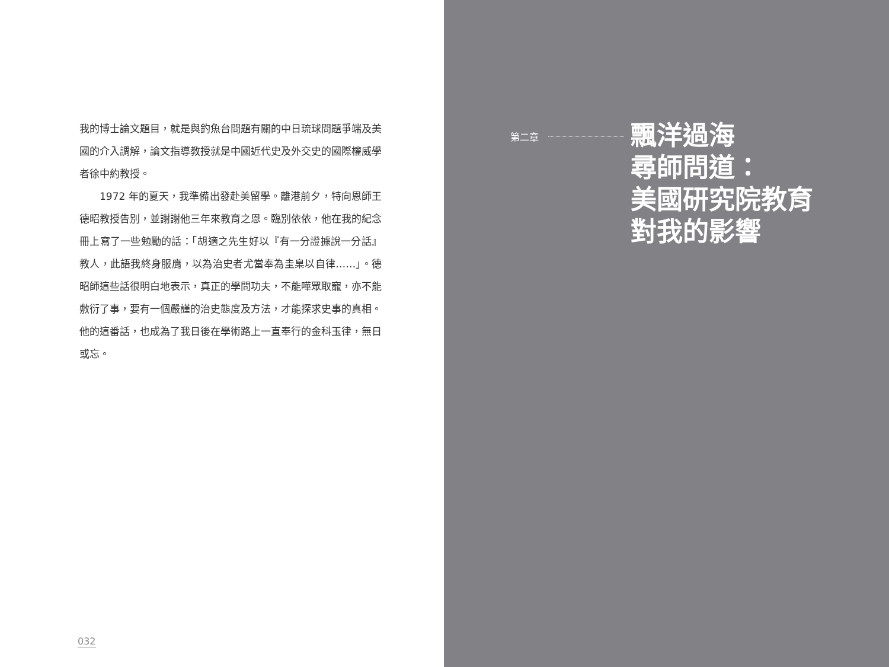我的博士論文題目，就是與釣魚台問題有關的中日琉球問題爭端及美國的介入調解，論文指導教授就是中國近代史及外交史的國際權威學者徐中約教授。
1972 年的夏天，我準備出發赴美留學。離港前夕，特向恩師王德昭教授告別，並謝謝他三年來教育之恩。臨別依依，他在我的紀念冊上寫了一些勉勵的話：「胡適之先生好以『有一分證據說一分話』教人，此語我終身服膺，以為治史者尤當奉為圭臬以自律……」。德昭師這些話很明白地表示，真正的學問功夫，不能嘩眾取寵，亦不能敷衍了事，要有一個嚴謹的治史態度及方法，才能探求史事的真相。他的這番話，也成為了我日後在學術路上一直奉行的金科玉律，無日或忘。
032
第二章
飄洋過海
尋師問道：
美國研究院教育
對我的影響